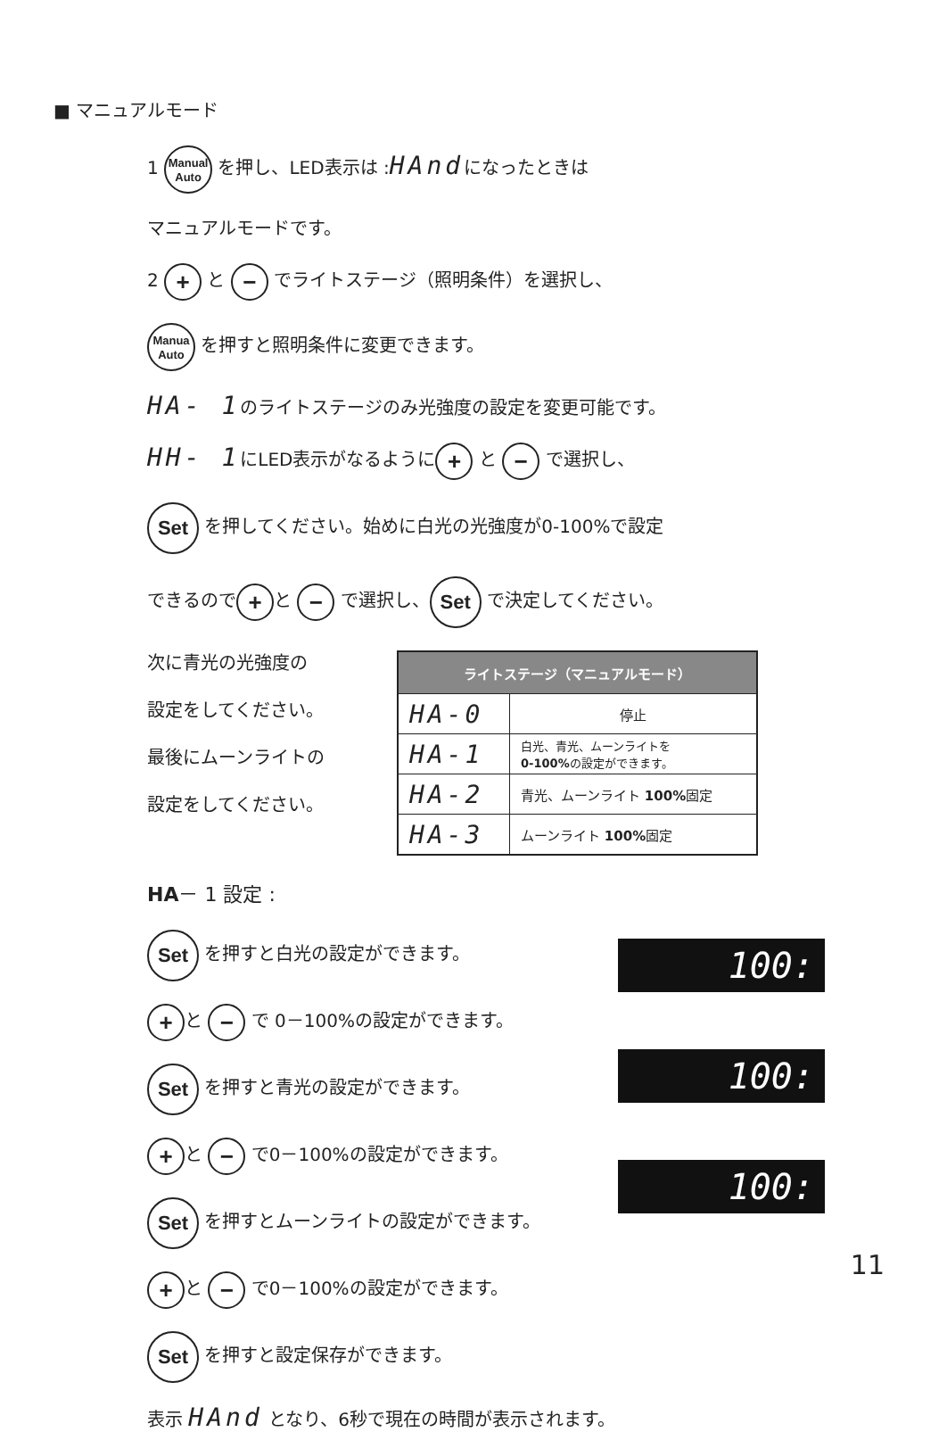■ マニュアルモード
1 Manual
Auto を押し、LED表示は :HAndになったときは
マニュアルモードです。
2 + と − でライトステージ（照明条件）を選択し、
Manua
Auto を押すと照明条件に変更できます。
HA- 1のライトステージのみ光強度の設定を変更可能です。
HH- 1にLED表示がなるように + と − で選択し、
Set を押してください。始めに白光の光強度が0-100%で設定
できるので + と − で選択し、 Set で決定してください。
次に青光の光強度の
設定をしてください。
最後にムーンライトの
設定をしてください。
| ライトステージ（マニュアルモード） | |
| --- | --- |
| HA-0 | 停止 |
| HA-1 | 白光、青光、ムーンライトを 0-100% の設定ができます。 |
| HA-2 | 青光、ムーンライト 100% 固定 |
| HA-3 | ムーンライト 100% 固定 |
HA－ 1 設定 :
Set を押すと白光の設定ができます。
+ と − で 0－100%の設定ができます。
Set を押すと青光の設定ができます。
+ と − で0－100%の設定ができます。
Set を押すとムーンライトの設定ができます。
+ と − で0－100%の設定ができます。
Set を押すと設定保存ができます。
100:
100:
100:
表示 HAnd となり、6秒で現在の時間が表示されます。
11